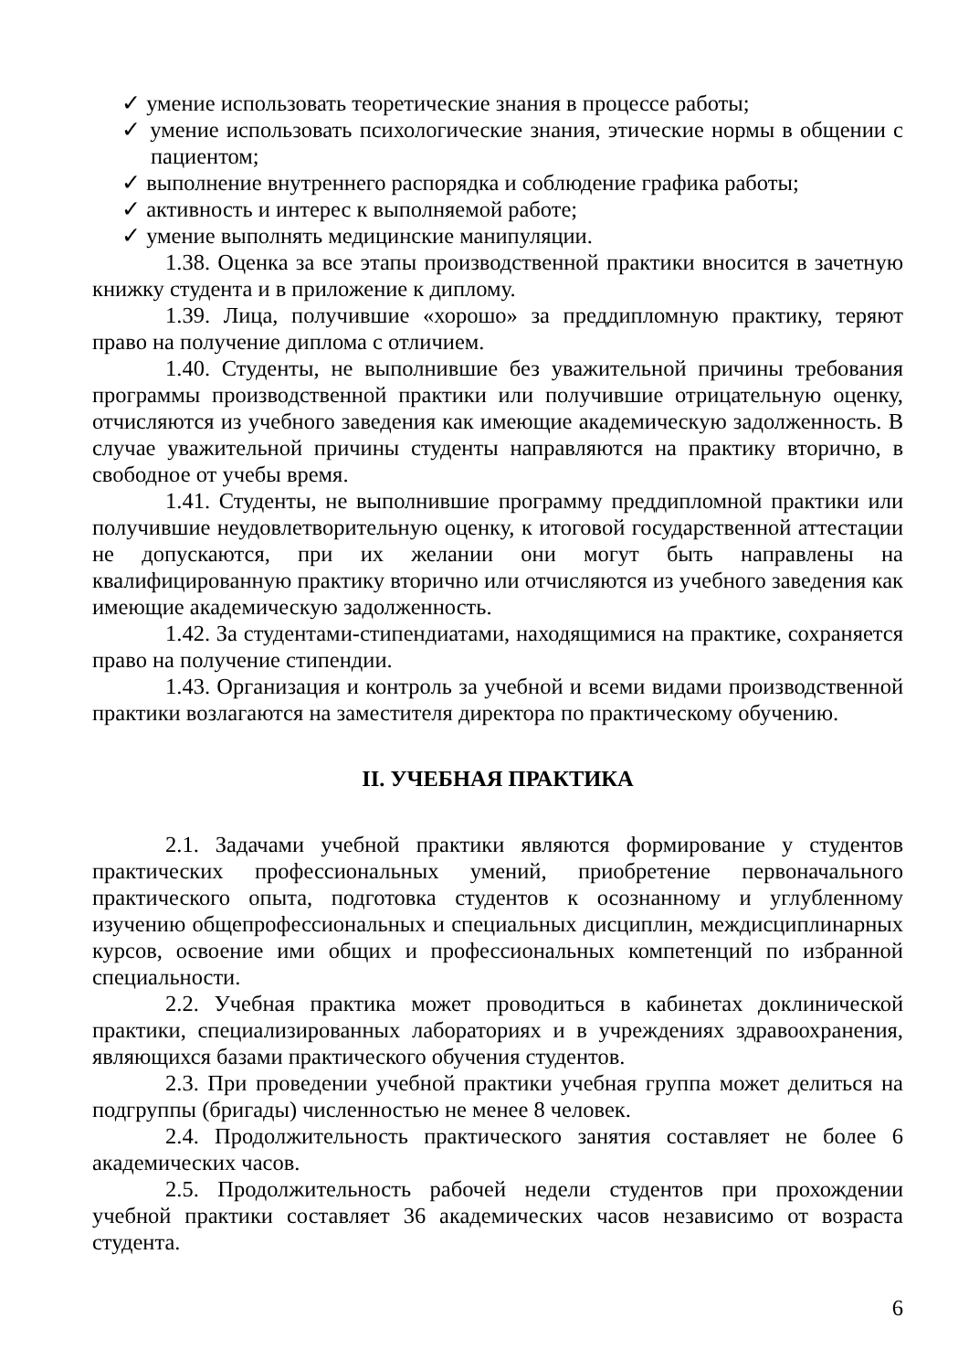✓ умение использовать теоретические знания в процессе работы;
✓ умение использовать психологические знания, этические нормы в общении с пациентом;
✓ выполнение внутреннего распорядка и соблюдение графика работы;
✓ активность и интерес к выполняемой работе;
✓ умение выполнять медицинские манипуляции.
1.38. Оценка за все этапы производственной практики вносится в зачетную книжку студента и в приложение к диплому.
1.39. Лица, получившие «хорошо» за преддипломную практику, теряют право на получение диплома с отличием.
1.40. Студенты, не выполнившие без уважительной причины требования программы производственной практики или получившие отрицательную оценку, отчисляются из учебного заведения как имеющие академическую задолженность. В случае уважительной причины студенты направляются на практику вторично, в свободное от учебы время.
1.41. Студенты, не выполнившие программу преддипломной практики или получившие неудовлетворительную оценку, к итоговой государственной аттестации не допускаются, при их желании они могут быть направлены на квалифицированную практику вторично или отчисляются из учебного заведения как имеющие академическую задолженность.
1.42. За студентами-стипендиатами, находящимися на практике, сохраняется право на получение стипендии.
1.43. Организация и контроль за учебной и всеми видами производственной практики возлагаются на заместителя директора по практическому обучению.
II. УЧЕБНАЯ ПРАКТИКА
2.1. Задачами учебной практики являются формирование у студентов практических профессиональных умений, приобретение первоначального практического опыта, подготовка студентов к осознанному и углубленному изучению общепрофессиональных и специальных дисциплин, междисциплинарных курсов, освоение ими общих и профессиональных компетенций по избранной специальности.
2.2. Учебная практика может проводиться в кабинетах доклинической практики, специализированных лабораториях и в учреждениях здравоохранения, являющихся базами практического обучения студентов.
2.3. При проведении учебной практики учебная группа может делиться на подгруппы (бригады) численностью не менее 8 человек.
2.4. Продолжительность практического занятия составляет не более 6 академических часов.
2.5. Продолжительность рабочей недели студентов при прохождении учебной практики составляет 36 академических часов независимо от возраста студента.
6